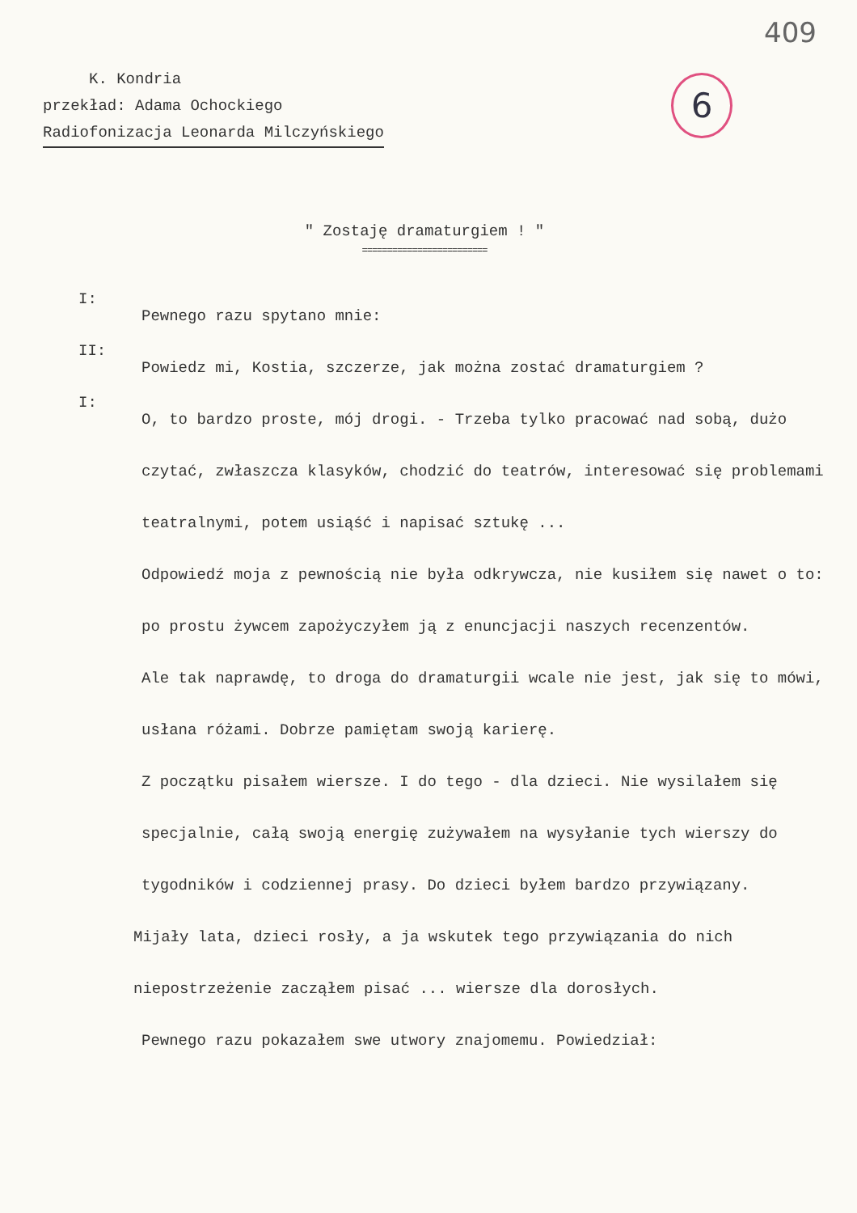409
6
K. Kondria
przekład: Adama Ochockiego
Radiofonizacja Leonarda Milczyńskiego
" Zostaję dramaturgiem ! "
=========================
I:
Pewnego razu spytano mnie:
II:
Powiedz mi, Kostia, szczerze, jak można zostać dramaturgiem ?
I:
O, to bardzo proste, mój drogi. - Trzeba tylko pracować nad sobą, dużo czytać, zwłaszcza klasyków, chodzić do teatrów, interesować się problemami teatralnymi, potem usiąść i napisać sztukę ...
Odpowiedź moja z pewnością nie była odkrywcza, nie kusiłem się nawet o to: po prostu żywcem zapożyczyłem ją z enuncjacji naszych recenzentów.
Ale tak naprawdę, to droga do dramaturgii wcale nie jest, jak się to mówi, usłana różami. Dobrze pamiętam swoją karierę.
Z początku pisałem wiersze. I do tego - dla dzieci. Nie wysilałem się specjalnie, całą swoją energię zużywałem na wysyłanie tych wierszy do tygodników i codziennej prasy. Do dzieci byłem bardzo przywiązany.
Mijały lata, dzieci rosły, a ja wskutek tego przywiązania do nich niepostrzeżenie zacząłem pisać ... wiersze dla dorosłych.
Pewnego razu pokazałem swe utwory znajomemu. Powiedział: